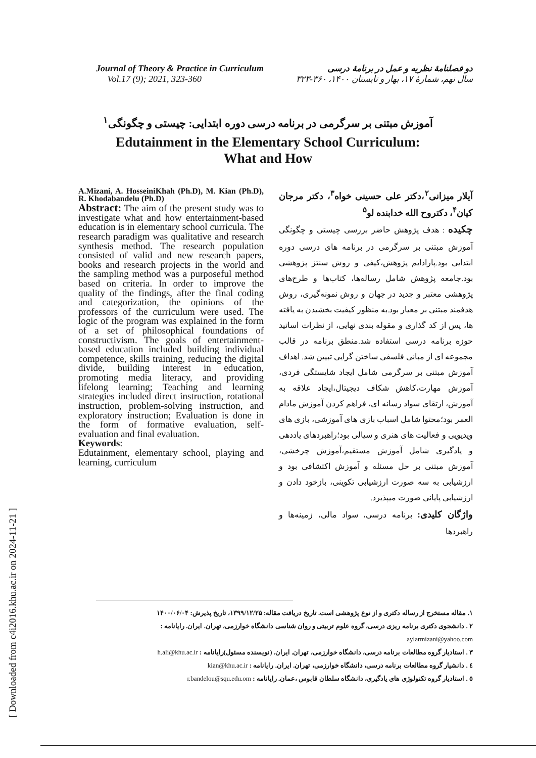[ Downloaded from c4i2016.khu.ac.ir on 2024-11-21 ]
Journal of Theory & Practice in Curriculum
Vol.17 (9); 2021, 323-360
دو فصلنامهٔ نظریه و عمل در برنامهٔ درسی
سال نهم، شمارهٔ ۱۷، بهار و تابستان ۱۴۰۰، ۳۶۰-۳۲۳
آموزش مبتنی بر سرگرمی در برنامه درسی دوره ابتدایی: چیستی و چگونگی<sup>۱</sup>
Edutainment in the Elementary School Curriculum:
What and How
A.Mizani, A. HosseiniKhah (Ph.D), M. Kian (Ph.D), R. Khodabandelu (Ph.D)
Abstract: The aim of the present study was to investigate what and how entertainment-based education is in elementary school curricula. The research paradigm was qualitative and research synthesis method. The research population consisted of valid and new research papers, books and research projects in the world and the sampling method was a purposeful method based on criteria. In order to improve the quality of the findings, after the final coding and categorization, the opinions of the professors of the curriculum were used. The logic of the program was explained in the form of a set of philosophical foundations of constructivism. The goals of entertainment-based education included building individual competence, skills training, reducing the digital divide, building interest in education, promoting media literacy, and providing lifelong learning; Teaching and learning strategies included direct instruction, rotational instruction, problem-solving instruction, and exploratory instruction; Evaluation is done in the form of formative evaluation, self-evaluation and final evaluation.
Keywords:
Edutainment, elementary school, playing and learning, curriculum
آیلار میزانی<sup>۲</sup>،دکتر علی حسینی خواه<sup>۳</sup>، دکتر مرجان کیان<sup>۴</sup>، دکتروح الله خدابنده لو<sup>۵</sup>
چکیده : هدف پژوهش حاضر بررسی چیستی و چگونگی آموزش مبتنی بر سرگرمی در برنامه های درسی دوره ابتدایی بود.پارادایم پژوهش،کیفی و روش سنتز پژوهشی بود.جامعه پژوهش شامل رساله‌ها، کتاب‌ها و طرح‌های پژوهشی معتبر و جدید در جهان و روش نمونه‌گیری، روش هدفمند مبتنی بر معیار بود.به منظور کیفیت بخشیدن به یافته ها، پس از کد گذاری و مقوله بندی نهایی، از نظرات اساتید حوزه برنامه درسی استفاده شد.منطق برنامه در قالب مجموعه ای از مبانی فلسفی ساختن گرایی تبیین شد. اهداف آموزش مبتنی بر سرگرمی شامل ایجاد شایستگی فردی، آموزش مهارت،کاهش شکاف دیجیتال،ایجاد علاقه به آموزش، ارتقای سواد رسانه ای، فراهم کردن آموزش مادام العمر بود؛محتوا شامل اسباب بازی های آموزشی، بازی های ویدیویی و فعالیت های هنری و سیالی بود؛راهبردهای یاددهی و یادگیری شامل آموزش مستقیم،آموزش چرخشی، آموزش مبتنی بر حل مسئله و آموزش اکتشافی بود و ارزشیابی به سه صورت ارزشیابی تکوینی، بازخود دادن و ارزشیابی پایانی صورت میپذیرد.
واژگان کلیدی: برنامه درسی، سواد مالی، زمینه‌ها و راهبردها
۱. مقاله مستخرج از رساله دکتری و از نوع پژوهشی است. تاریخ دریافت مقاله: ۱۳۹۹/۱۲/۲۵، تاریخ پذیرش: ۱۴۰۰/۰۶/۰۴
۲ . دانشجوی دکتری برنامه ریزی درسی، گروه علوم تربیتی و روان شناسی دانشگاه خوارزمی، تهران. ایران. رایانامه : aylarmizani@yahoo.com
۳ . استادیار گروه مطالعات برنامه درسی، دانشگاه خوارزمی، تهران. ایران. (نویسنده مسئول)رایانامه : h.ali@khu.ac.ir
٤ . دانشیار گروه مطالعات برنامه درسی، دانشگاه خوارزمی، تهران. ایران. رایانامه : kian@khu.ac.ir
٥ . استادیار گروه تکنولوژی های یادگیری، دانشگاه سلطان قابوس ،عمان. رایانامه : r.bandelou@squ.edu.om